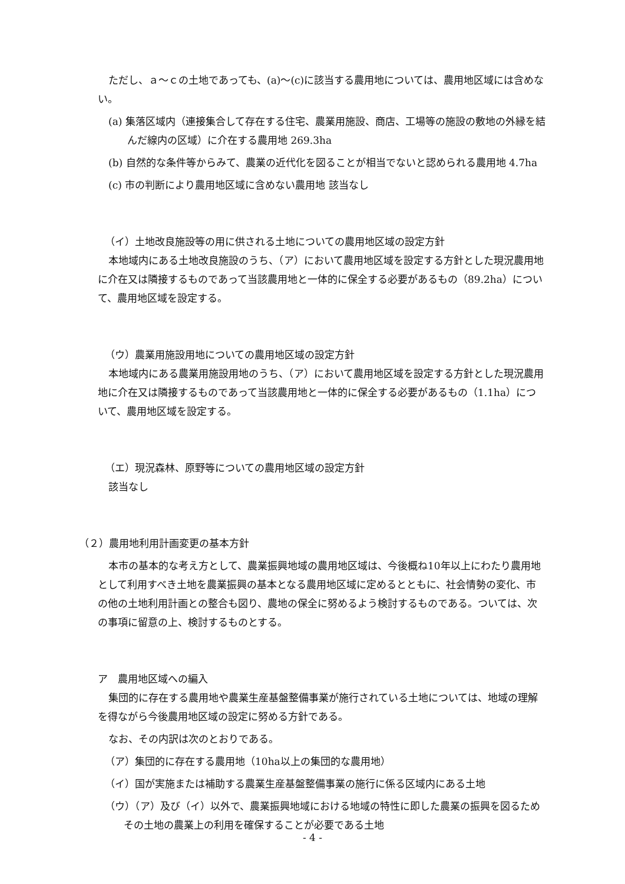ただし、ａ～ｃの土地であっても、(a)～(c)に該当する農用地については、農用地区域には含めない。
(a) 集落区域内（連接集合して存在する住宅、農業用施設、商店、工場等の施設の敷地の外縁を結んだ線内の区域）に介在する農用地 269.3ha
(b) 自然的な条件等からみて、農業の近代化を図ることが相当でないと認められる農用地 4.7ha
(c) 市の判断により農用地区域に含めない農用地 該当なし
（イ）土地改良施設等の用に供される土地についての農用地区域の設定方針
本地域内にある土地改良施設のうち、（ア）において農用地区域を設定する方針とした現況農用地に介在又は隣接するものであって当該農用地と一体的に保全する必要があるもの（89.2ha）について、農用地区域を設定する。
（ウ）農業用施設用地についての農用地区域の設定方針
本地域内にある農業用施設用地のうち、（ア）において農用地区域を設定する方針とした現況農用地に介在又は隣接するものであって当該農用地と一体的に保全する必要があるもの（1.1ha）について、農用地区域を設定する。
（エ）現況森林、原野等についての農用地区域の設定方針
該当なし
（２）農用地利用計画変更の基本方針
本市の基本的な考え方として、農業振興地域の農用地区域は、今後概ね10年以上にわたり農用地として利用すべき土地を農業振興の基本となる農用地区域に定めるとともに、社会情勢の変化、市の他の土地利用計画との整合も図り、農地の保全に努めるよう検討するものである。ついては、次の事項に留意の上、検討するものとする。
ア　農用地区域への編入
集団的に存在する農用地や農業生産基盤整備事業が施行されている土地については、地域の理解を得ながら今後農用地区域の設定に努める方針である。
なお、その内訳は次のとおりである。
（ア）集団的に存在する農用地（10ha以上の集団的な農用地）
（イ）国が実施または補助する農業生産基盤整備事業の施行に係る区域内にある土地
（ウ）（ア）及び（イ）以外で、農業振興地域における地域の特性に即した農業の振興を図るためその土地の農業上の利用を確保することが必要である土地
- 4 -